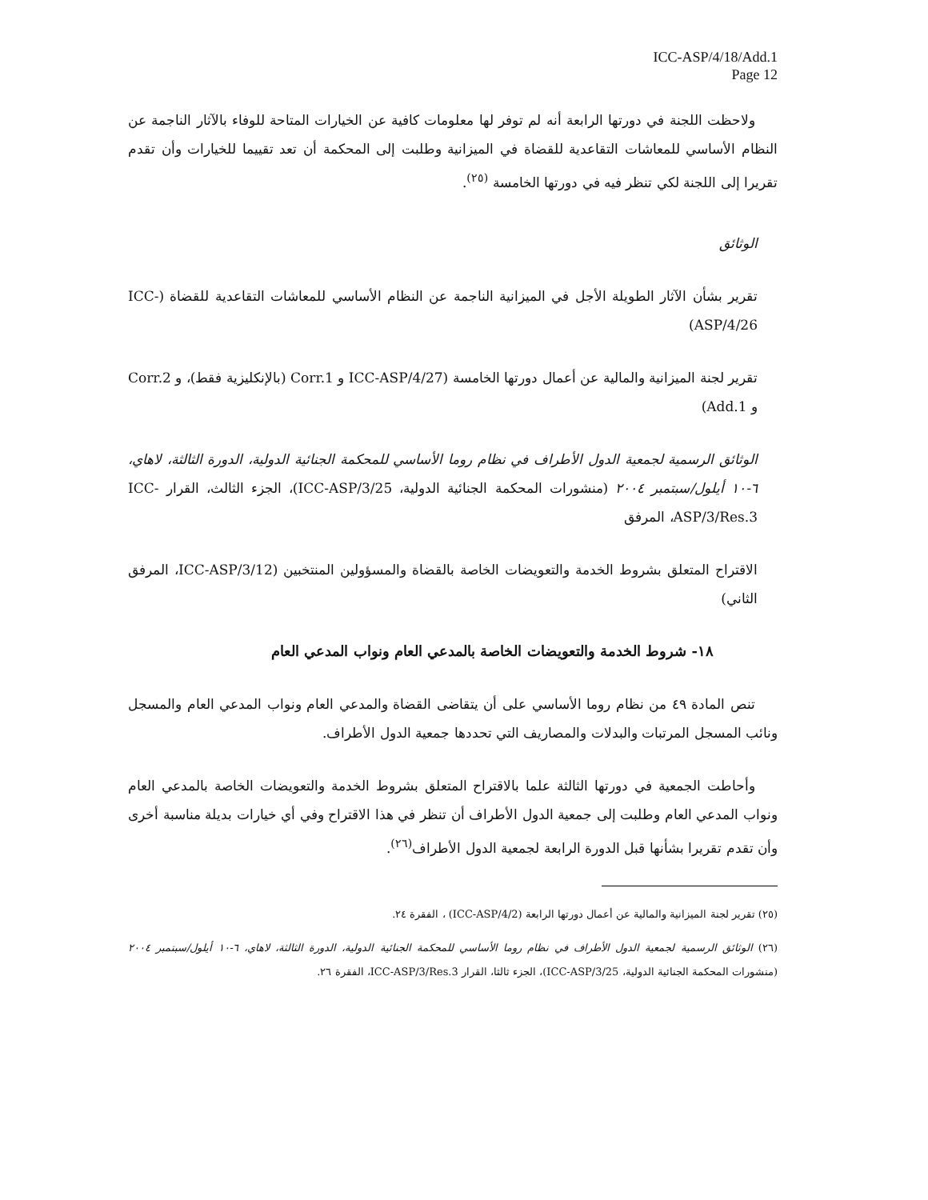ICC-ASP/4/18/Add.1
Page 12
ولاحظت اللجنة في دورتها الرابعة أنه لم توفر لها معلومات كافية عن الخيارات المتاحة للوفاء بالآثار الناجمة عن النظام الأساسي للمعاشات التقاعدية للقضاة في الميزانية وطلبت إلى المحكمة أن تعد تقييما للخيارات وأن تقدم تقريرا إلى اللجنة لكي تنظر فيه في دورتها الخامسة <sup>(٢٥)</sup>.
الوثائق
تقرير بشأن الآثار الطويلة الأجل في الميزانية الناجمة عن النظام الأساسي للمعاشات التقاعدية للقضاة (ICC-ASP/4/26)
تقرير لجنة الميزانية والمالية عن أعمال دورتها الخامسة (ICC-ASP/4/27 و Corr.1 (بالإنكليزية فقط)، و Corr.2 و Add.1)
الوثائق الرسمية لجمعية الدول الأطراف في نظام روما الأساسي للمحكمة الجنائية الدولية، الدورة الثالثة، لاهاي، ٦-١٠ أيلول/سبتمبر ٢٠٠٤ (منشورات المحكمة الجنائية الدولية، ICC-ASP/3/25)، الجزء الثالث، القرار ICC-ASP/3/Res.3، المرفق
الاقتراح المتعلق بشروط الخدمة والتعويضات الخاصة بالقضاة والمسؤولين المنتخبين (ICC-ASP/3/12، المرفق الثاني)
١٨- شروط الخدمة والتعويضات الخاصة بالمدعي العام ونواب المدعي العام
تنص المادة ٤٩ من نظام روما الأساسي على أن يتقاضى القضاة والمدعي العام ونواب المدعي العام والمسجل ونائب المسجل المرتبات والبدلات والمصاريف التي تحددها جمعية الدول الأطراف.
وأحاطت الجمعية في دورتها الثالثة علما بالاقتراح المتعلق بشروط الخدمة والتعويضات الخاصة بالمدعي العام ونواب المدعي العام وطلبت إلى جمعية الدول الأطراف أن تنظر في هذا الاقتراح وفي أي خيارات بديلة مناسبة أخرى وأن تقدم تقريرا بشأنها قبل الدورة الرابعة لجمعية الدول الأطراف<sup>(٢٦)</sup>.
(٢٥) تقرير لجنة الميزانية والمالية عن أعمال دورتها الرابعة (ICC-ASP/4/2) ، الفقرة ٢٤.
(٢٦) الوثائق الرسمية لجمعية الدول الأطراف في نظام روما الأساسي للمحكمة الجنائية الدولية، الدورة الثالثة، لاهاي، ٦-١٠ أيلول/سبتمبر ٢٠٠٤ (منشورات المحكمة الجنائية الدولية، ICC-ASP/3/25)، الجزء ثالثا، القرار ICC-ASP/3/Res.3، الفقرة ٢٦.